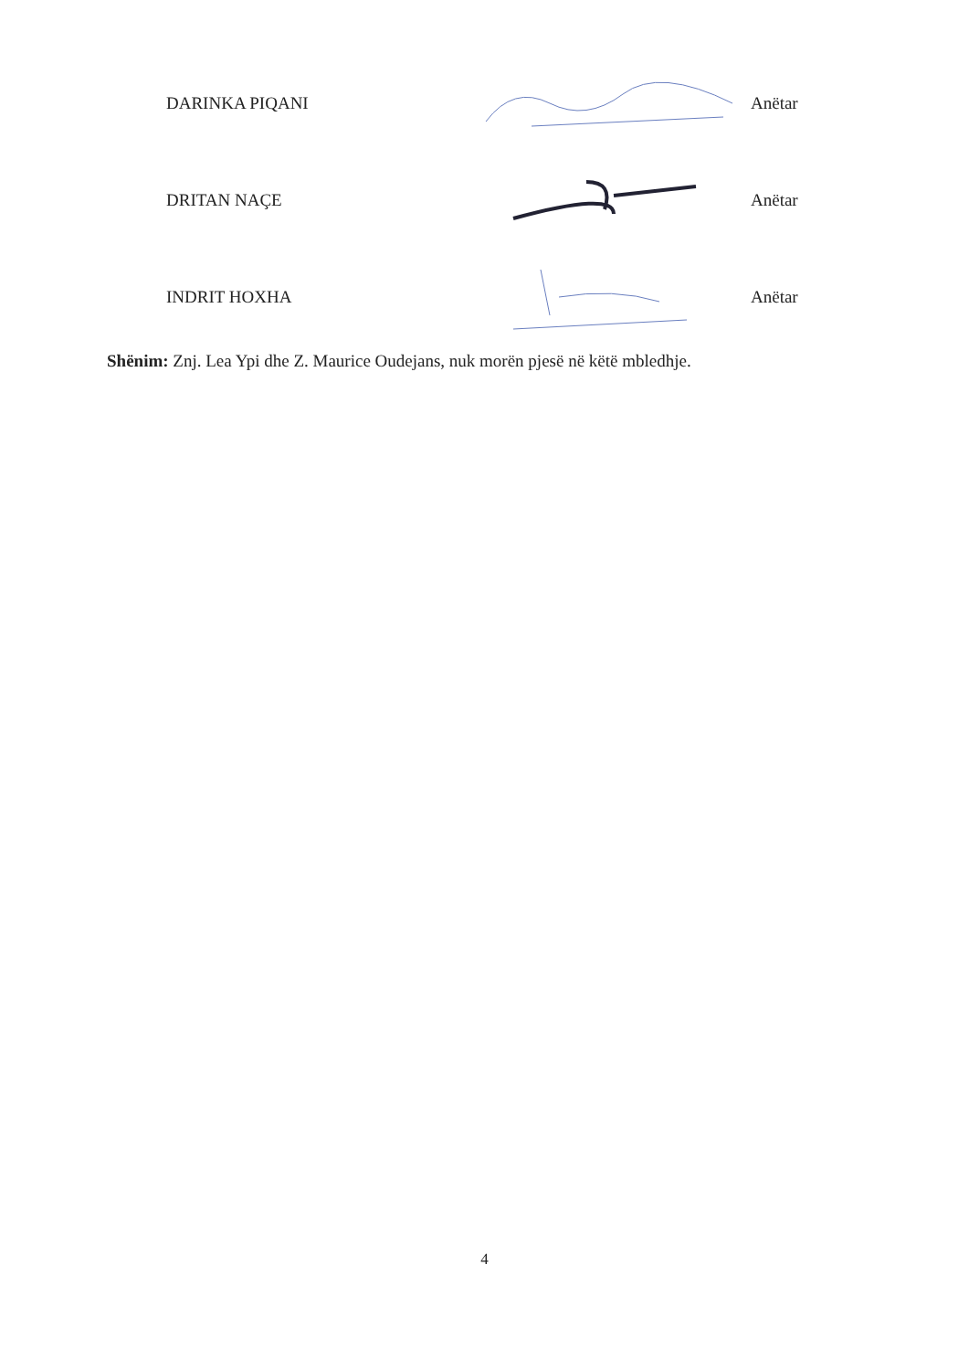DARINKA PIQANI Anëtar
DRITAN NAÇE Anëtar
INDRIT HOXHA Anëtar
Shënim: Znj. Lea Ypi dhe Z. Maurice Oudejans, nuk morën pjesë në këtë mbledhje.
4